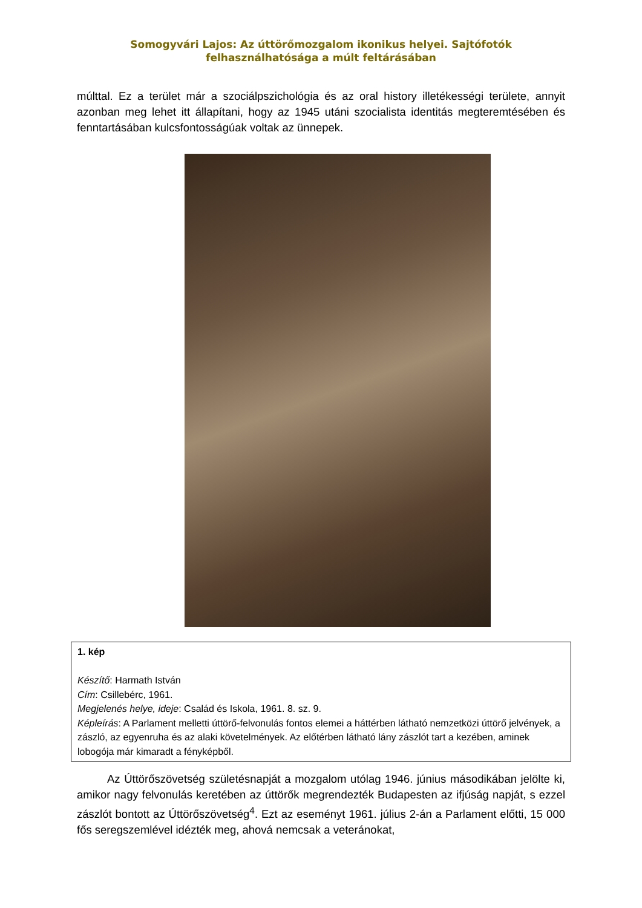Somogyvári Lajos: Az úttörőmozgalom ikonikus helyei. Sajtófotók felhasználhatósága a múlt feltárásában
múlttal. Ez a terület már a szociálpszichológia és az oral history illetékességi területe, annyit azonban meg lehet itt állapítani, hogy az 1945 utáni szocialista identitás megteremtésében és fenntartásában kulcsfontosságúak voltak az ünnepek.
1. kép
Készítő: Harmath István
Cím: Csillebérc, 1961.
Megjelenés helye, ideje: Család és Iskola, 1961. 8. sz. 9.
Képleírás: A Parlament melletti úttörő-felvonulás fontos elemei a háttérben látható nemzetközi úttörő jelvények, a zászló, az egyenruha és az alaki követelmények. Az előtérben látható lány zászlót tart a kezében, aminek lobogója már kimaradt a fényképből.
Az Úttörőszövetség születésnapját a mozgalom utólag 1946. június másodikában jelölte ki, amikor nagy felvonulás keretében az úttörők megrendezték Budapesten az ifjúság napját, s ezzel zászlót bontott az Úttörőszövetség<sup>4</sup>. Ezt az eseményt 1961. július 2-án a Parlament előtti, 15 000 fős seregszemlével idézték meg, ahová nemcsak a veteránokat,